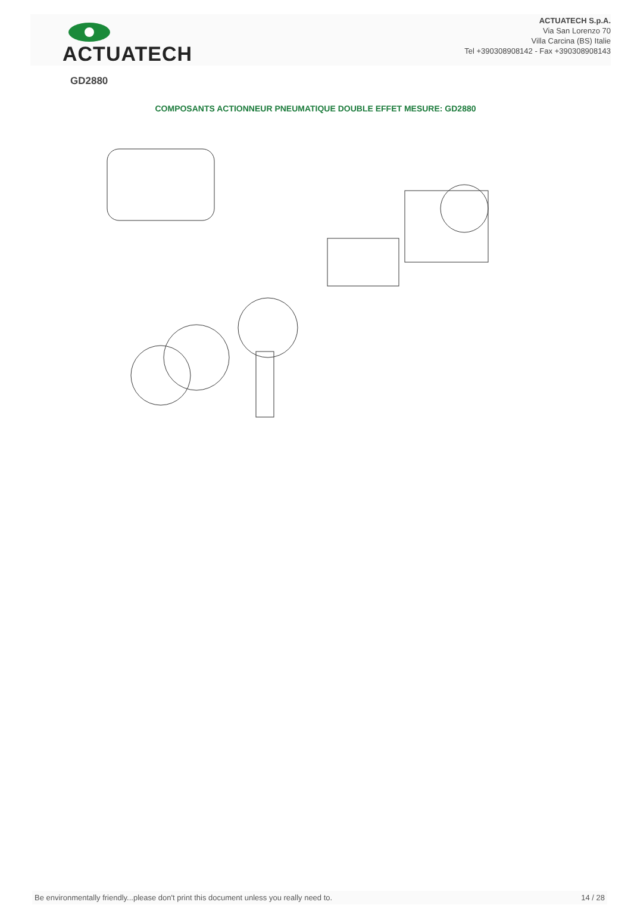ACTUATECH
ACTUATECH S.p.A.
Via San Lorenzo 70
Villa Carcina (BS) Italie
Tel +390308908142 - Fax +390308908143
GD2880
COMPOSANTS ACTIONNEUR PNEUMATIQUE DOUBLE EFFET MESURE: GD2880
Be environmentally friendly...please don't print this document unless you really need to. 14 / 28